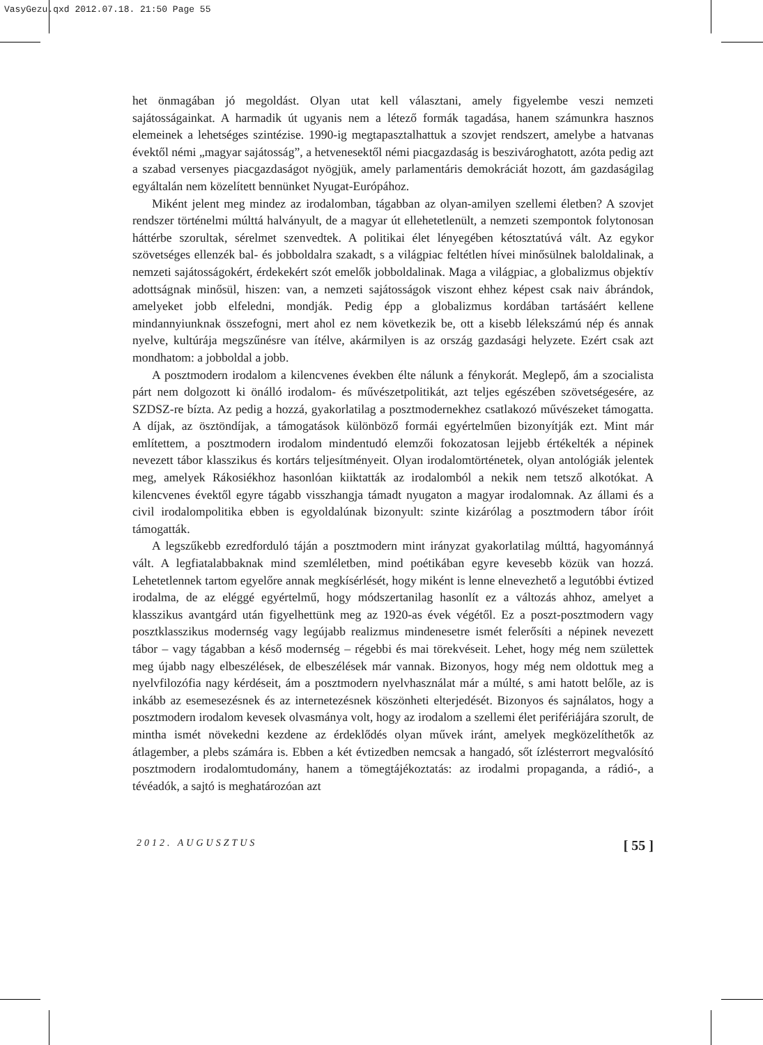VasyGezu.qxd 2012.07.18. 21:50 Page 55
het önmagában jó megoldást. Olyan utat kell választani, amely figyelembe veszi nemzeti sajátosságainkat. A harmadik út ugyanis nem a létező formák tagadása, hanem számunkra hasznos elemeinek a lehetséges szintézise. 1990-ig megtapasztalhattuk a szovjet rendszert, amelybe a hatvanas évektől némi „magyar sajátosság”, a hetvenesektől némi piacgazdaság is beszivároghatott, azóta pedig azt a szabad versenyes piacgazdaságot nyögjük, amely parlamentáris demokráciát hozott, ám gazdaságilag egyáltalán nem közelített bennünket Nyugat-Európához.
Miként jelent meg mindez az irodalomban, tágabban az olyan-amilyen szellemi életben? A szovjet rendszer történelmi múlttá halványult, de a magyar út ellehetetlenült, a nemzeti szempontok folytonosan háttérbe szorultak, sérelmet szenvedtek. A politikai élet lényegében kétosztatúvá vált. Az egykor szövetséges ellenzék bal- és jobboldalra szakadt, s a világpiac feltétlen hívei minősülnek baloldalinak, a nemzeti sajátosságokért, érdekekért szót emelők jobboldalinak. Maga a világpiac, a globalizmus objektív adottságnak minősül, hiszen: van, a nemzeti sajátosságok viszont ehhez képest csak naiv ábrándok, amelyeket jobb elfeledni, mondják. Pedig épp a globalizmus kordában tartásáért kellene mindannyiunknak összefogni, mert ahol ez nem következik be, ott a kisebb lélekszámú nép és annak nyelve, kultúrája megszűnésre van ítélve, akármilyen is az ország gazdasági helyzete. Ezért csak azt mondhatom: a jobboldal a jobb.
A posztmodern irodalom a kilencvenes években élte nálunk a fénykorát. Meglepő, ám a szocialista párt nem dolgozott ki önálló irodalom- és művészetpolitikát, azt teljes egészében szövetségesére, az SZDSZ-re bízta. Az pedig a hozzá, gyakorlatilag a posztmodernekhez csatlakozó művészeket támogatta. A díjak, az ösztöndíjak, a támogatások különböző formái egyértelműen bizonyítják ezt. Mint már említettem, a posztmodern irodalom mindentudó elemzői fokozatosan lejjebb értékelték a népinek nevezett tábor klasszikus és kortárs teljesítményeit. Olyan irodalomtörténetek, olyan antológiák jelentek meg, amelyek Rákosiékhoz hasonlóan kiiktatták az irodalomból a nekik nem tetsző alkotókat. A kilencvenes évektől egyre tágabb visszhangja támadt nyugaton a magyar irodalomnak. Az állami és a civil irodalompolitika ebben is egyoldalúnak bizonyult: szinte kizárólag a posztmodern tábor íróit támogatták.
A legszűkebb ezredforduló táján a posztmodern mint irányzat gyakorlatilag múlttá, hagyománnyá vált. A legfiatalabbaknak mind szemléletben, mind poétikában egyre kevesebb közük van hozzá. Lehetetlennek tartom egyelőre annak megkísérlését, hogy miként is lenne elnevezhető a legutóbbi évtized irodalma, de az eléggé egyértelmű, hogy módszertanilag hasonlít ez a változás ahhoz, amelyet a klasszikus avantgárd után figyelhettünk meg az 1920-as évek végétől. Ez a poszt-posztmodern vagy posztklasszikus modernség vagy legújabb realizmus mindenesetre ismét felerősíti a népinek nevezett tábor – vagy tágabban a késő modernség – régebbi és mai törekvéseit. Lehet, hogy még nem születtek meg újabb nagy elbeszélések, de elbeszélések már vannak. Bizonyos, hogy még nem oldottuk meg a nyelvfilozófia nagy kérdéseit, ám a posztmodern nyelvhasználat már a múlté, s ami hatott belőle, az is inkább az esemesezésnek és az internetezésnek köszönheti elterjedését. Bizonyos és sajnálatos, hogy a posztmodern irodalom kevesek olvasmánya volt, hogy az irodalom a szellemi élet perifériájára szorult, de mintha ismét növekedni kezdene az érdeklődés olyan művek iránt, amelyek megközelíthetők az átlagember, a plebs számára is. Ebben a két évtizedben nemcsak a hangadó, sőt ízlésterrort megvalósító posztmodern irodalomtudomány, hanem a tömegtájékoztatás: az irodalmi propaganda, a rádió-, a tévéadók, a sajtó is meghatározóan azt
2012. AUGUSZTUS [ 55 ]